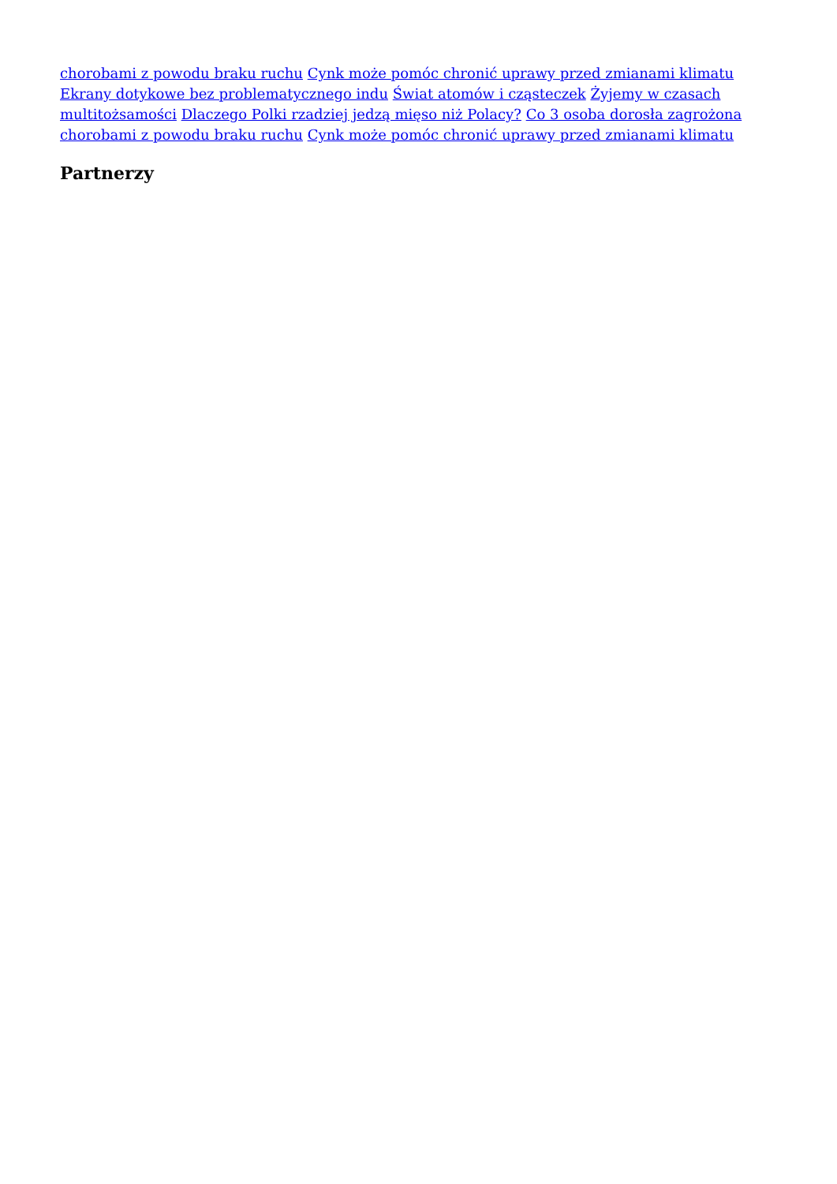chorobami z powodu braku ruchu Cynk może pomóc chronić uprawy przed zmianami klimatu Ekrany dotykowe bez problematycznego indu Świat atomów i cząsteczek Żyjemy w czasach multitożsamości Dlaczego Polki rzadziej jedzą mięso niż Polacy? Co 3 osoba dorosła zagrożona chorobami z powodu braku ruchu Cynk może pomóc chronić uprawy przed zmianami klimatu
Partnerzy